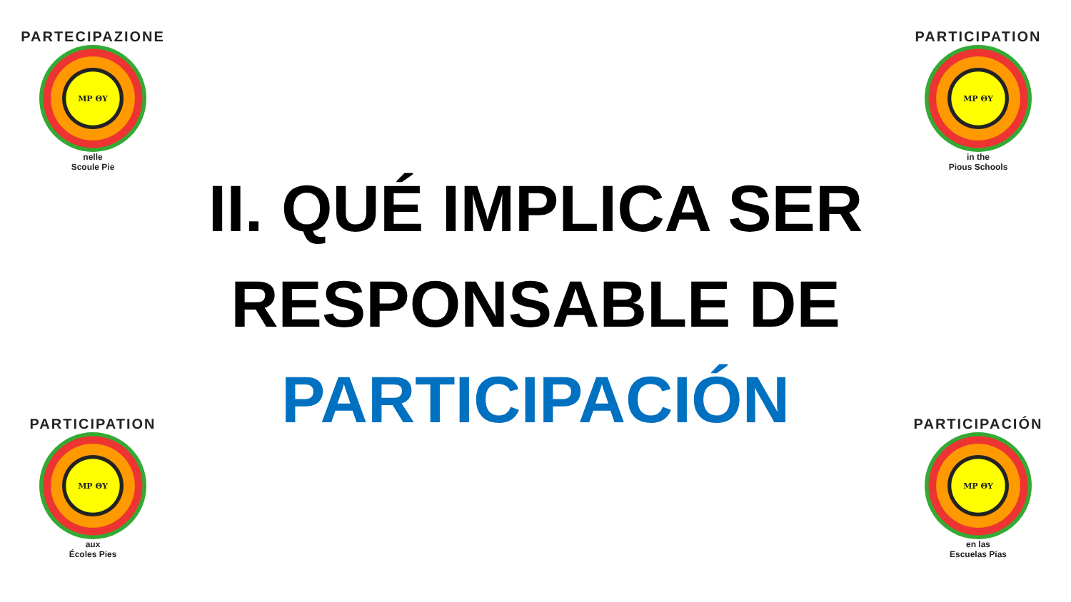PARTECIPAZIONE
MP ΘΥ
nelle
Scoule Pie
PARTICIPATION
MP ΘΥ
aux
Écoles Pies
II. QUÉ IMPLICA SER RESPONSABLE DE PARTICIPACIÓN
PARTICIPATION
MP ΘΥ
in the
Pious Schools
PARTICIPACIÓN
MP ΘΥ
en las
Escuelas Pías